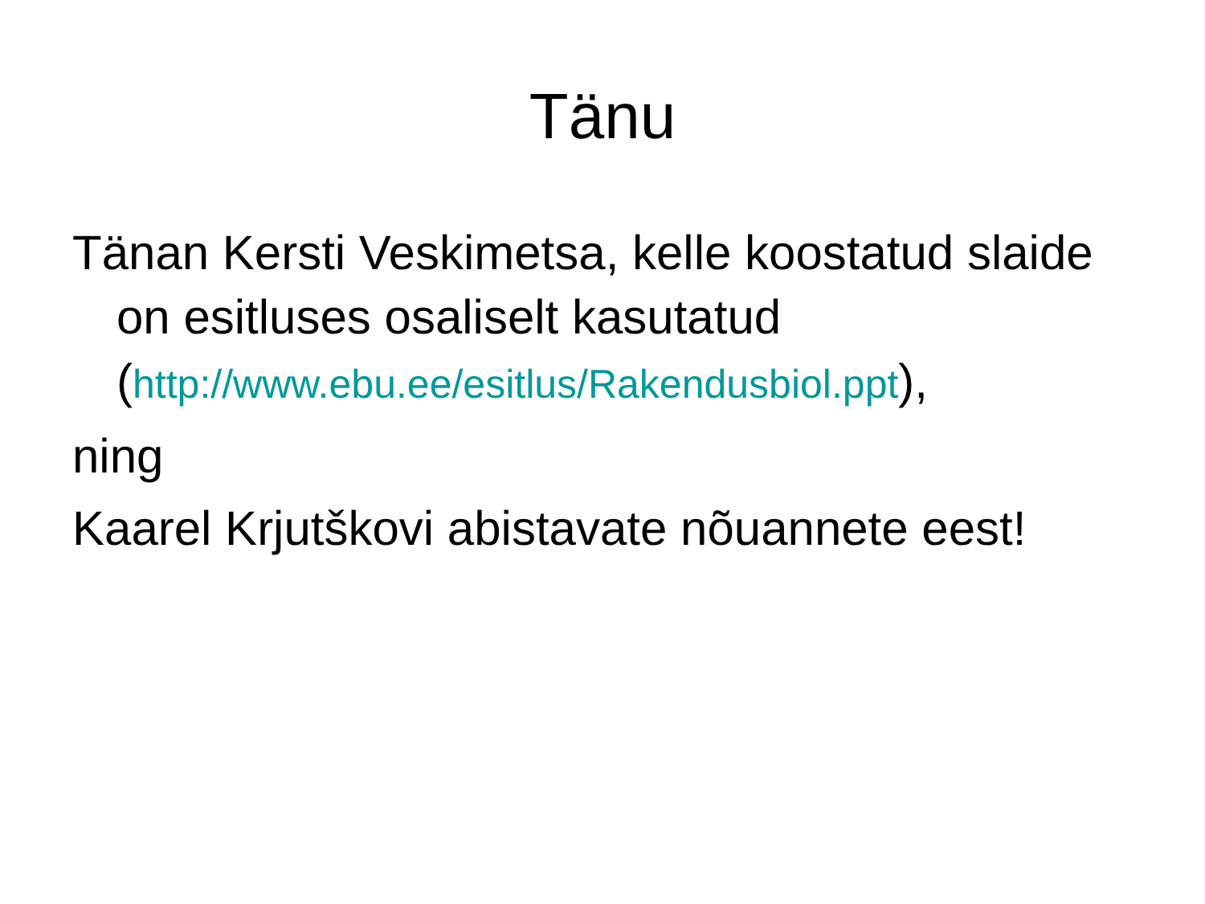Tänu
Tänan Kersti Veskimetsa, kelle koostatud slaide on esitluses osaliselt kasutatud (http://www.ebu.ee/esitlus/Rakendusbiol.ppt),
ning
Kaarel Krjutškovi abistavate nõuannete eest!